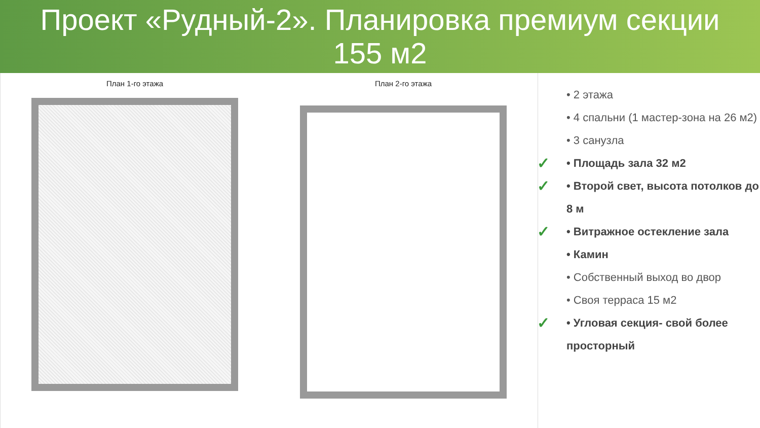Проект «Рудный-2». Планировка премиум секции
155 м2
План 1-го этажа План 2-го этажа
• 2 этажа
• 4 спальни (1 мастер-зона на 26 м2)
• 3 санузла
✓ • Площадь зала 32 м2
✓ • Второй свет, высота потолков до 8 м
✓ • Витражное остекление зала
• Камин
• Собственный выход во двор
• Своя терраса 15 м2
✓ • Угловая секция- свой более просторный